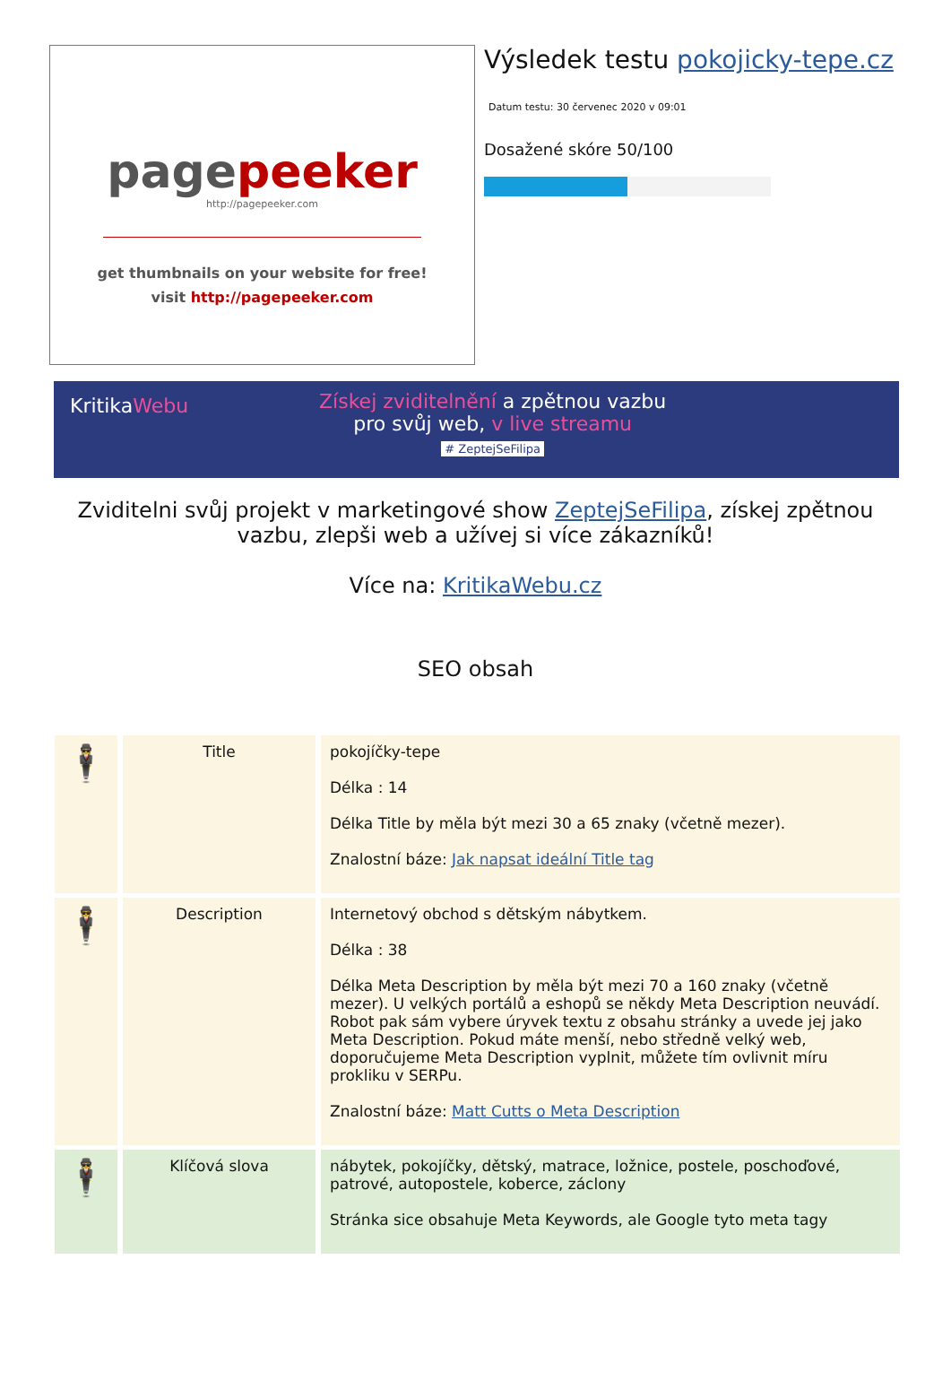pagepeeker
http://pagepeeker.com
get thumbnails on your website for free!
visit http://pagepeeker.com
Výsledek testu pokojicky-tepe.cz
Datum testu: 30 červenec 2020 v 09:01
Dosažené skóre 50/100
KritikaWebu
Získej zviditelnění a zpětnou vazbu
pro svůj web, v live streamu
# ZeptejSeFilipa
Zviditelni svůj projekt v marketingové show ZeptejSeFilipa, získej zpětnou vazbu, zlepši web a užívej si více zákazníků!
Více na: KritikaWebu.cz
SEO obsah
| 🕴 | Title | pokojíčky-tepe Délka : 14 Délka Title by měla být mezi 30 a 65 znaky (včetně mezer). Znalostní báze: Jak napsat ideální Title tag |
| 🕴 | Description | Internetový obchod s dětským nábytkem. Délka : 38 Délka Meta Description by měla být mezi 70 a 160 znaky (včetně mezer). U velkých portálů a eshopů se někdy Meta Description neuvádí. Robot pak sám vybere úryvek textu z obsahu stránky a uvede jej jako Meta Description. Pokud máte menší, nebo středně velký web, doporučujeme Meta Description vyplnit, můžete tím ovlivnit míru prokliku v SERPu. Znalostní báze: Matt Cutts o Meta Description |
| 🕴 | Klíčová slova | nábytek, pokojíčky, dětský, matrace, ložnice, postele, poschoďové, patrové, autopostele, koberce, záclony Stránka sice obsahuje Meta Keywords, ale Google tyto meta tagy |